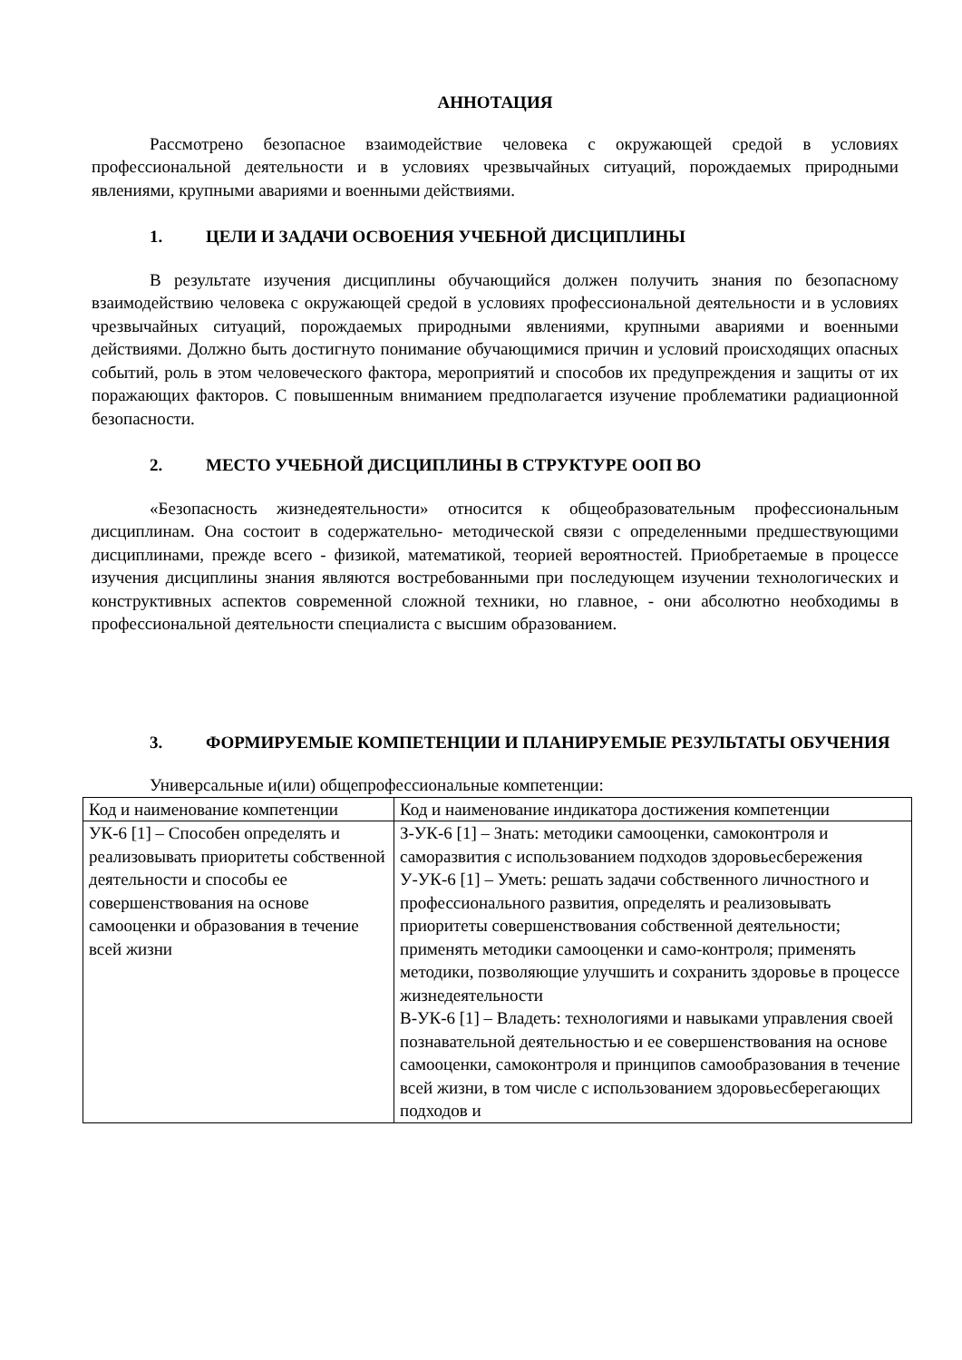АННОТАЦИЯ
Рассмотрено безопасное взаимодействие человека с окружающей средой в условиях профессиональной деятельности и в условиях чрезвычайных ситуаций, порождаемых природными явлениями, крупными авариями и военными действиями.
1. ЦЕЛИ И ЗАДАЧИ ОСВОЕНИЯ УЧЕБНОЙ ДИСЦИПЛИНЫ
В результате изучения дисциплины обучающийся должен получить знания по безопасному взаимодействию человека с окружающей средой в условиях профессиональной деятельности и в условиях чрезвычайных ситуаций, порождаемых природными явлениями, крупными авариями и военными действиями. Должно быть достигнуто понимание обучающимися причин и условий происходящих опасных событий, роль в этом человеческого фактора, мероприятий и способов их предупреждения и защиты от их поражающих факторов. С повышенным вниманием предполагается изучение проблематики радиационной безопасности.
2. МЕСТО УЧЕБНОЙ ДИСЦИПЛИНЫ В СТРУКТУРЕ ООП ВО
«Безопасность жизнедеятельности» относится к общеобразовательным профессиональным дисциплинам. Она состоит в содержательно- методической связи с определенными предшествующими дисциплинами, прежде всего - физикой, математикой, теорией вероятностей. Приобретаемые в процессе изучения дисциплины знания являются востребованными при последующем изучении технологических и конструктивных аспектов современной сложной техники, но главное, - они абсолютно необходимы в профессиональной деятельности специалиста с высшим образованием.
3. ФОРМИРУЕМЫЕ КОМПЕТЕНЦИИ И ПЛАНИРУЕМЫЕ РЕЗУЛЬТАТЫ ОБУЧЕНИЯ
Универсальные и(или) общепрофессиональные компетенции:
| Код и наименование компетенции | Код и наименование индикатора достижения компетенции |
| УК-6 [1] – Способен определять и реализовывать приоритеты собственной деятельности и способы ее совершенствования на основе самооценки и образования в течение всей жизни | З-УК-6 [1] – Знать: методики самооценки, самоконтроля и саморазвития с использованием подходов здоровьесбережения У-УК-6 [1] – Уметь: решать задачи собственного личностного и профессионального развития, определять и реализовывать приоритеты совершенствования собственной деятельности; применять методики самооценки и само-контроля; применять методики, позволяющие улучшить и сохранить здоровье в процессе жизнедеятельности В-УК-6 [1] – Владеть: технологиями и навыками управления своей познавательной деятельностью и ее совершенствования на основе самооценки, самоконтроля и принципов самообразования в течение всей жизни, в том числе с использованием здоровьесберегающих подходов и |